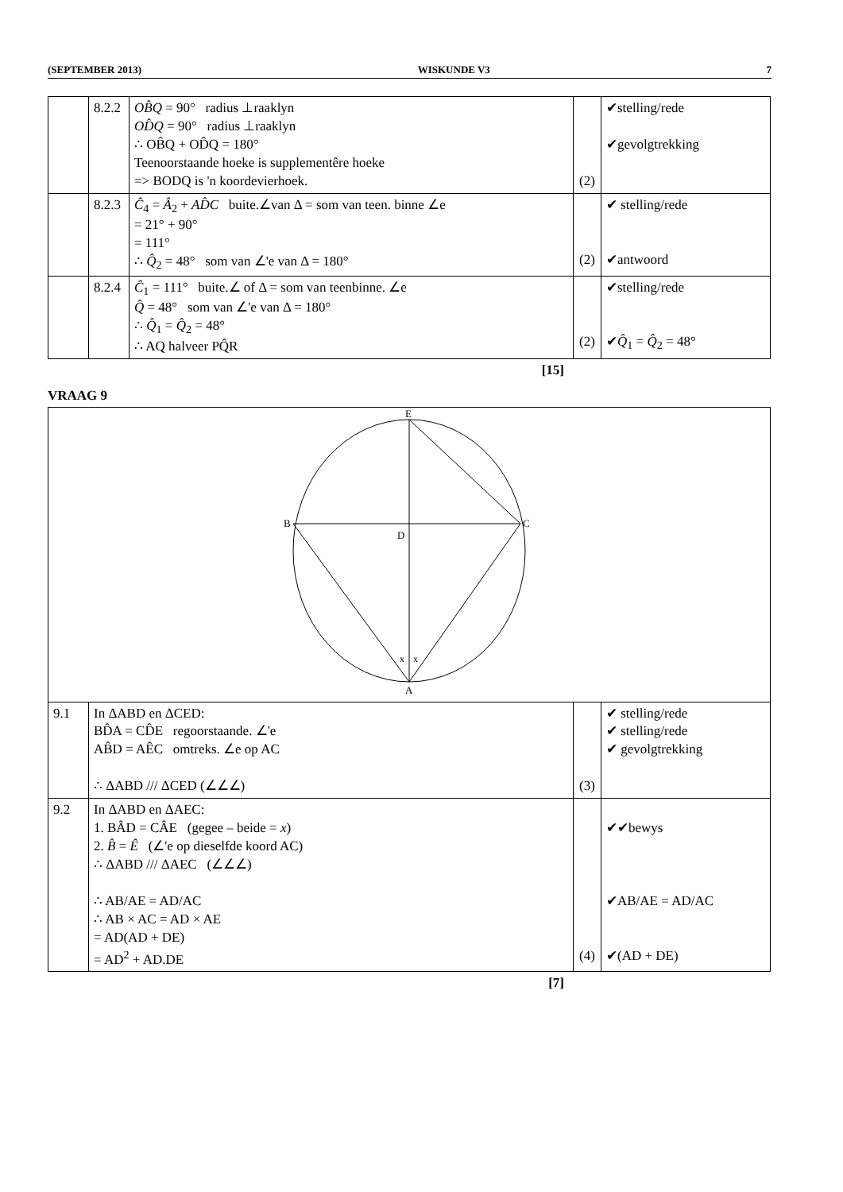(SEPTEMBER 2013) WISKUNDE V3 7
| | 8.2.2 | OB̂Q = 90° radius ⊥raaklyn OD̂Q = 90° radius ⊥raaklyn ∴ OB̂Q + OD̂Q = 180° Teenoorstaande hoeke is supplementêre hoeke => BODQ is 'n koordevierhoek. | (2) | ✔stelling/rede ✔gevolgtrekking |
| | 8.2.3 | Ĉ<sub>4</sub> = Â<sub>2</sub> + AD̂C buite.∠van Δ = som van teen. binne ∠e = 21° + 90° = 111° ∴ Q̂<sub>2</sub> = 48° som van ∠'e van Δ = 180° | (2) | ✔ stelling/rede ✔antwoord |
| | 8.2.4 | Ĉ<sub>1</sub> = 111° buite.∠ of Δ = som van teenbinne. ∠e Q̂ = 48° som van ∠'e van Δ = 180° ∴ Q̂<sub>1</sub> = Q̂<sub>2</sub> = 48° ∴ AQ halveer PQ̂R | (2) | ✔stelling/rede ✔ Q̂<sub>1</sub> = Q̂<sub>2</sub> = 48° |
[15]
VRAAG 9
E
B
C
D
A
x
x
| 9.1 | In ΔABD en ΔCED: BD̂A = CD̂E regoorstaande. ∠'e AB̂D = AÊC omtreks. ∠e op AC ∴ ΔABD /// ΔCED (∠∠∠) | (3) | ✔ stelling/rede ✔ stelling/rede ✔ gevolgtrekking |
| 9.2 | In ΔABD en ΔAEC: 1. BÂD = CÂE (gegee – beide = x ) 2. B̂ = Ê (∠'e op dieselfde koord AC) ∴ ΔABD /// ΔAEC (∠∠∠) ∴ AB/AE = AD/AC ∴ AB × AC = AD × AE = AD(AD + DE) = AD<sup>2</sup> + AD.DE | (4) | ✔✔bewys ✔AB/AE = AD/AC ✔(AD + DE) |
[7]